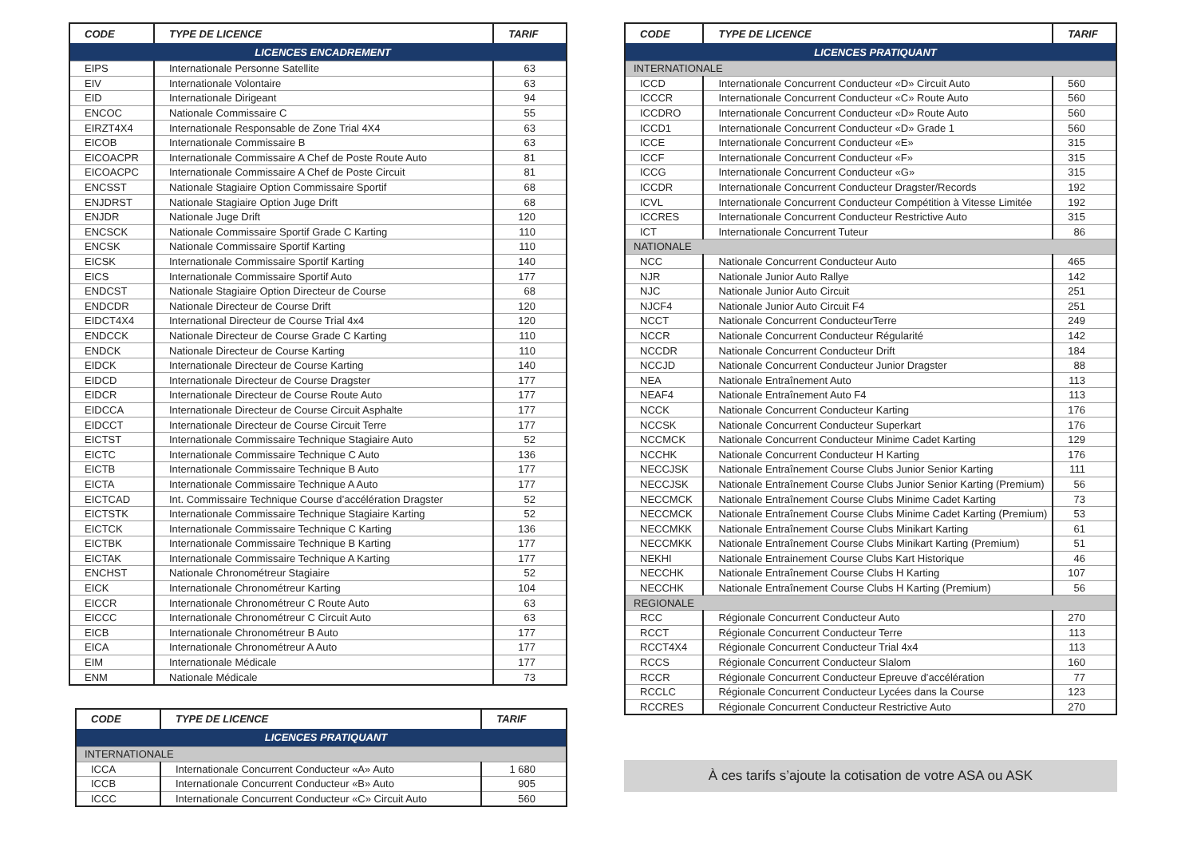| CODE | TYPE DE LICENCE | TARIF |
| --- | --- | --- |
| LICENCES ENCADREMENT | | |
| EIPS | Internationale Personne Satellite | 63 |
| EIV | Internationale Volontaire | 63 |
| EID | Internationale Dirigeant | 94 |
| ENCOC | Nationale Commissaire C | 55 |
| EIRZT4X4 | Internationale Responsable de Zone Trial 4X4 | 63 |
| EICOB | Internationale Commissaire B | 63 |
| EICOACPR | Internationale Commissaire A Chef de Poste Route Auto | 81 |
| EICOACPC | Internationale Commissaire A Chef de Poste Circuit | 81 |
| ENCSST | Nationale Stagiaire Option Commissaire Sportif | 68 |
| ENJDRST | Nationale Stagiaire Option Juge Drift | 68 |
| ENJDR | Nationale Juge Drift | 120 |
| ENCSCK | Nationale Commissaire Sportif Grade C Karting | 110 |
| ENCSK | Nationale Commissaire Sportif Karting | 110 |
| EICSK | Internationale Commissaire Sportif Karting | 140 |
| EICS | Internationale Commissaire Sportif Auto | 177 |
| ENDCST | Nationale Stagiaire Option Directeur de Course | 68 |
| ENDCDR | Nationale Directeur de Course Drift | 120 |
| EIDCT4X4 | International Directeur de Course Trial 4x4 | 120 |
| ENDCCK | Nationale Directeur de Course Grade C Karting | 110 |
| ENDCK | Nationale Directeur de Course Karting | 110 |
| EIDCK | Internationale Directeur de Course Karting | 140 |
| EIDCD | Internationale Directeur de Course Dragster | 177 |
| EIDCR | Internationale Directeur de Course Route Auto | 177 |
| EIDCCA | Internationale Directeur de Course Circuit Asphalte | 177 |
| EIDCCT | Internationale Directeur de Course Circuit Terre | 177 |
| EICTST | Internationale Commissaire Technique Stagiaire Auto | 52 |
| EICTC | Internationale Commissaire Technique C Auto | 136 |
| EICTB | Internationale Commissaire Technique B Auto | 177 |
| EICTA | Internationale Commissaire Technique A Auto | 177 |
| EICTCAD | Int. Commissaire Technique Course d’accélération Dragster | 52 |
| EICTSTK | Internationale Commissaire Technique Stagiaire Karting | 52 |
| EICTCK | Internationale Commissaire Technique C Karting | 136 |
| EICTBK | Internationale Commissaire Technique B Karting | 177 |
| EICTAK | Internationale Commissaire Technique A Karting | 177 |
| ENCHST | Nationale Chronométreur Stagiaire | 52 |
| EICK | Internationale Chronométreur Karting | 104 |
| EICCR | Internationale Chronométreur C Route Auto | 63 |
| EICCC | Internationale Chronométreur C Circuit Auto | 63 |
| EICB | Internationale Chronométreur B Auto | 177 |
| EICA | Internationale Chronométreur A Auto | 177 |
| EIM | Internationale Médicale | 177 |
| ENM | Nationale Médicale | 73 |
| CODE | TYPE DE LICENCE | TARIF |
| --- | --- | --- |
| LICENCES PRATIQUANT | | |
| INTERNATIONALE | | |
| ICCA | Internationale Concurrent Conducteur «A» Auto | 1 680 |
| ICCB | Internationale Concurrent Conducteur «B» Auto | 905 |
| ICCC | Internationale Concurrent Conducteur «C» Circuit Auto | 560 |
| CODE | TYPE DE LICENCE | TARIF |
| --- | --- | --- |
| LICENCES PRATIQUANT | | |
| INTERNATIONALE | | |
| ICCD | Internationale Concurrent Conducteur «D» Circuit Auto | 560 |
| ICCCR | Internationale Concurrent Conducteur «C» Route Auto | 560 |
| ICCDRO | Internationale Concurrent Conducteur «D» Route Auto | 560 |
| ICCD1 | Internationale Concurrent Conducteur «D» Grade 1 | 560 |
| ICCE | Internationale Concurrent Conducteur «E» | 315 |
| ICCF | Internationale Concurrent Conducteur «F» | 315 |
| ICCG | Internationale Concurrent Conducteur «G» | 315 |
| ICCDR | Internationale Concurrent Conducteur Dragster/Records | 192 |
| ICVL | Internationale Concurrent Conducteur Compétition à Vitesse Limitée | 192 |
| ICCRES | Internationale Concurrent Conducteur Restrictive Auto | 315 |
| ICT | Internationale Concurrent Tuteur | 86 |
| NATIONALE | | |
| NCC | Nationale Concurrent Conducteur Auto | 465 |
| NJR | Nationale Junior Auto Rallye | 142 |
| NJC | Nationale Junior Auto Circuit | 251 |
| NJCF4 | Nationale Junior Auto Circuit F4 | 251 |
| NCCT | Nationale Concurrent ConducteurTerre | 249 |
| NCCR | Nationale Concurrent Conducteur Régularité | 142 |
| NCCDR | Nationale Concurrent Conducteur Drift | 184 |
| NCCJD | Nationale Concurrent Conducteur Junior Dragster | 88 |
| NEA | Nationale Entraînement Auto | 113 |
| NEAF4 | Nationale Entraînement Auto F4 | 113 |
| NCCK | Nationale Concurrent Conducteur Karting | 176 |
| NCCSK | Nationale Concurrent Conducteur Superkart | 176 |
| NCCMCK | Nationale Concurrent Conducteur Minime Cadet Karting | 129 |
| NCCHK | Nationale Concurrent Conducteur H Karting | 176 |
| NECCJSK | Nationale Entraînement Course Clubs Junior Senior Karting | 111 |
| NECCJSK | Nationale Entraînement Course Clubs Junior Senior Karting (Premium) | 56 |
| NECCMCK | Nationale Entraînement Course Clubs Minime Cadet Karting | 73 |
| NECCMCK | Nationale Entraînement Course Clubs Minime Cadet Karting (Premium) | 53 |
| NECCMKK | Nationale Entraînement Course Clubs Minikart Karting | 61 |
| NECCMKK | Nationale Entraînement Course Clubs Minikart Karting (Premium) | 51 |
| NEKHI | Nationale Entrainement Course Clubs Kart Historique | 46 |
| NECCHK | Nationale Entraînement Course Clubs H Karting | 107 |
| NECCHK | Nationale Entraînement Course Clubs H Karting (Premium) | 56 |
| REGIONALE | | |
| RCC | Régionale Concurrent Conducteur Auto | 270 |
| RCCT | Régionale Concurrent Conducteur Terre | 113 |
| RCCT4X4 | Régionale Concurrent Conducteur Trial 4x4 | 113 |
| RCCS | Régionale Concurrent Conducteur Slalom | 160 |
| RCCR | Régionale Concurrent Conducteur Epreuve d’accélération | 77 |
| RCCLC | Régionale Concurrent Conducteur Lycées dans la Course | 123 |
| RCCRES | Régionale Concurrent Conducteur Restrictive Auto | 270 |
À ces tarifs s’ajoute la cotisation de votre ASA ou ASK